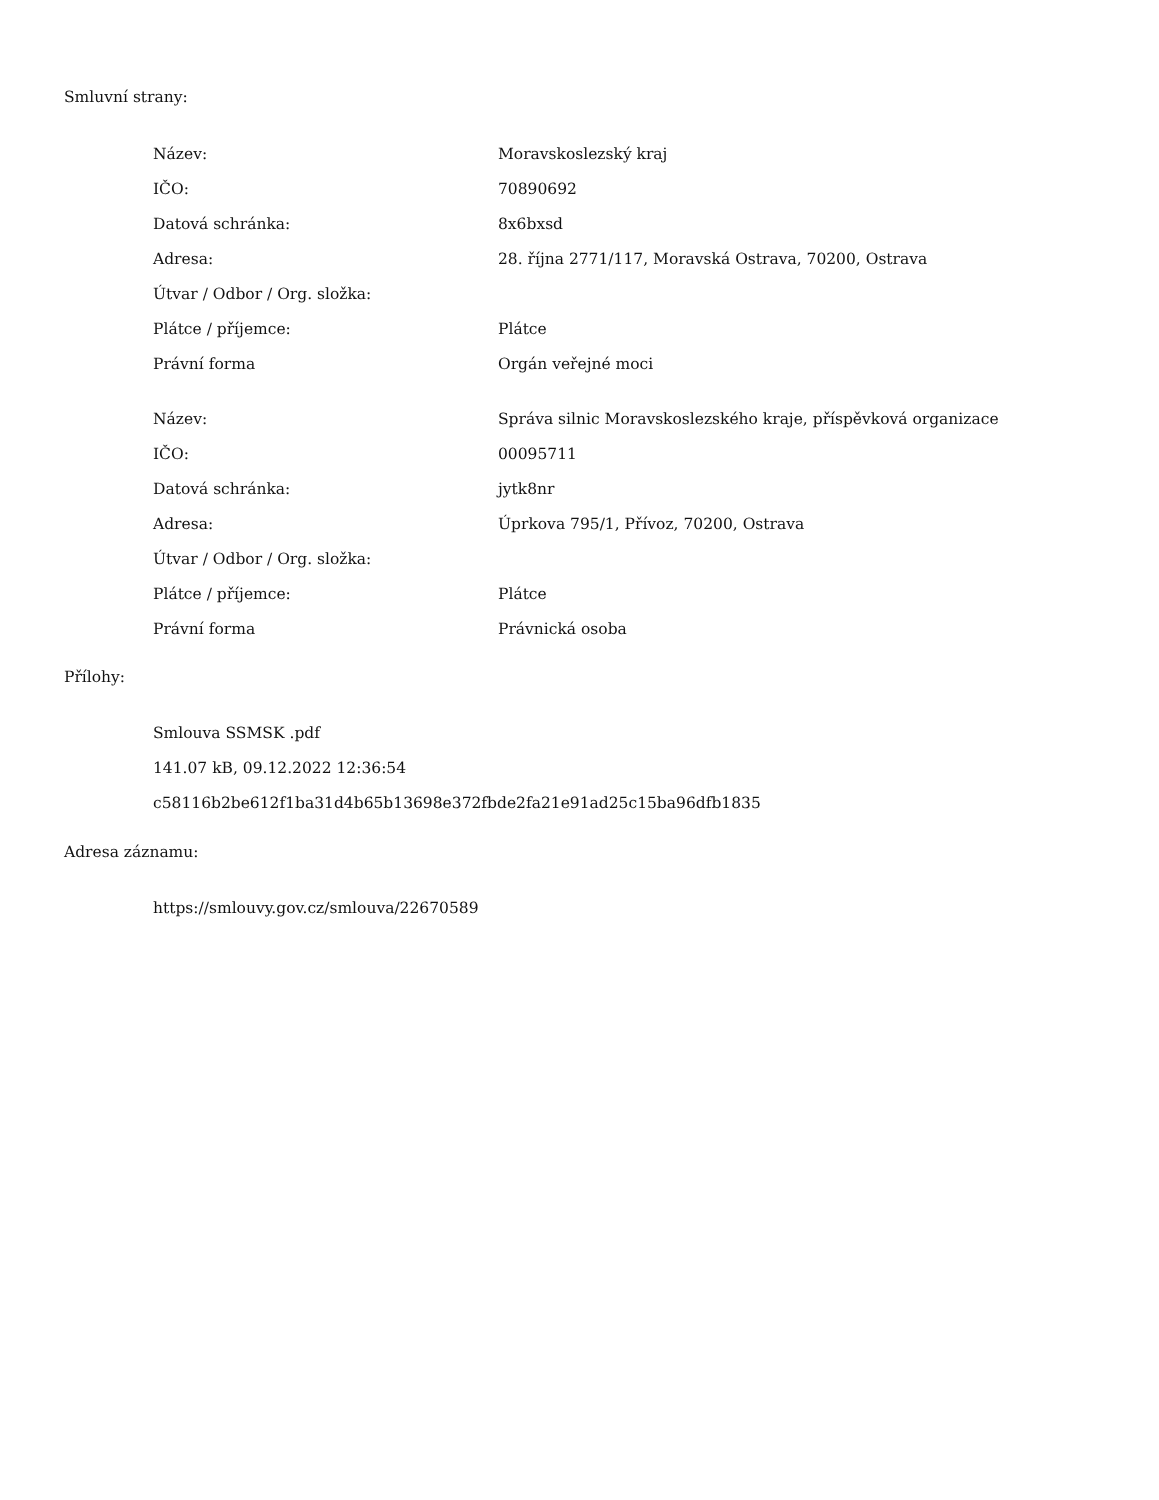Smluvní strany:
| Název: | Moravskoslezský kraj |
| IČO: | 70890692 |
| Datová schránka: | 8x6bxsd |
| Adresa: | 28. října 2771/117, Moravská Ostrava, 70200, Ostrava |
| Útvar / Odbor / Org. složka: | |
| Plátce / příjemce: | Plátce |
| Právní forma | Orgán veřejné moci |
| Název: | Správa silnic Moravskoslezského kraje, příspěvková organizace |
| IČO: | 00095711 |
| Datová schránka: | jytk8nr |
| Adresa: | Úprkova 795/1, Přívoz, 70200, Ostrava |
| Útvar / Odbor / Org. složka: | |
| Plátce / příjemce: | Plátce |
| Právní forma | Právnická osoba |
Přílohy:
Smlouva SSMSK .pdf
141.07 kB, 09.12.2022 12:36:54
c58116b2be612f1ba31d4b65b13698e372fbde2fa21e91ad25c15ba96dfb1835
Adresa záznamu:
https://smlouvy.gov.cz/smlouva/22670589